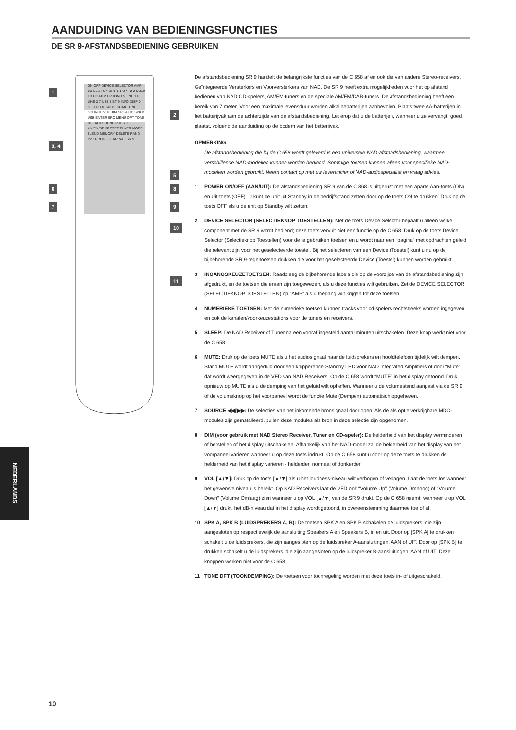AANDUIDING VAN BEDIENINGSFUNCTIES
DE SR 9-AFSTANDSBEDIENING GEBRUIKEN
1
2
3, 4
5
6 8
7 9
10
11
ON OFF DEVICE SELECTOR AMP CD BLS TUN OPT 1 1 OPT 2 2 COAX 1 3 COAX 2 4 PHONO 5 LINE 1 6 LINE 2 7 USB 8 BT 9 INFO DISP 0 SLEEP +10 MUTE SCAN TUNE SOURCE VOL DIM SPK A CD SPK B USB ENTER SRC MENU OPT TONE DFT AUTO TUNE PRESET AM/FM/DB PRESET TUNER MODE BLEND MEMORY DELETE RAND RPT PROG CLEAR NAD SR 9
De afstandsbediening SR 9 handelt de belangrijkste functies van de C 658 af en ook die van andere Stereo-receivers, Geïntegreerde Versterkers en Voorversterkers van NAD. De SR 9 heeft extra mogelijkheden voor het op afstand bedienen van NAD CD-spelers, AM/FM-tuners en de speciale AM/FM/DAB-tuners. De afstandsbediening heeft een bereik van 7 meter. Voor een maximale levensduur worden alkalinebatterijen aanbevolen. Plaats twee AA-batterijen in het batterijvak aan de achterzijde van de afstandsbediening. Let erop dat u de batterijen, wanneer u ze vervangt, goed plaatst, volgend de aanduiding op de bodem van het batterijvak.
OPMERKING
De afstandsbediening die bij de C 658 wordt geleverd is een universele NAD-afstandsbediening, waarmee verschillende NAD-modellen kunnen worden bediend. Sommige toetsen kunnen alleen voor specifieke NAD-modellen worden gebruikt. Neem contact op met uw leverancier of NAD-audiospecialist en vraag advies.
1 POWER ON/OFF (AAN/UIT): De afstandsbediening SR 9 van de C 368 is uitgerust met een aparte Aan-toets (ON) en Uit-toets (OFF). U kunt de unit uit Standby in de bedrijfsstand zetten door op de toets ON te drukken. Druk op de toets OFF als u de unit op Standby wilt zetten.
2 DEVICE SELECTOR (SELECTIEKNOP TOESTELLEN): Met de toets Device Selector bepaalt u alleen welke component met de SR 9 wordt bediend; deze toets vervult niet een functie op de C 658. Druk op de toets Device Selector (Selectieknop Toestellen) voor de te gebruiken toetsen en u wordt naar een “pagina” met opdrachten geleid die relevant zijn voor het geselecteerde toestel. Bij het selecteren van een Device (Toestel) kunt u nu op de bijbehorende SR 9-regeltoetsen drukken die voor het geselecteerde Device (Toestel) kunnen worden gebruikt.
3 INGANGSKEUZETOETSEN: Raadpleeg de bijbehorende labels die op de voorzijde van de afstandsbediening zijn afgedrukt, en de toetsen die eraan zijn toegewezen, als u deze functies wilt gebruiken. Zet de DEVICE SELECTOR (SELECTIEKNOP TOESTELLEN) op “AMP” als u toegang wilt krijgen tot deze toetsen.
4 NUMERIEKE TOETSEN: Met de numerieke toetsen kunnen tracks voor cd-spelers rechtstreeks worden ingegeven en ook de kanalen/voorkeuzestations voor de tuners en receivers.
5 SLEEP: De NAD Receiver of Tuner na een vooraf ingesteld aantal minuten uitschakelen. Deze knop werkt niet voor de C 658.
6 MUTE: Druk op de toets MUTE als u het audiosignaal naar de luidsprekers en hoofdtelefoon tijdelijk wilt dempen. Stand MUTE wordt aangeduid door een knipperende Standby LED voor NAD Integrated Amplifiers of door “Mute” dat wordt weergegeven in de VFD van NAD Receivers. Op de C 658 wordt “MUTE” in het display getoond. Druk opnieuw op MUTE als u de demping van het geluid wilt opheffen. Wanneer u de volumestand aanpast via de SR 9 of de volumeknop op het voorpaneel wordt de functie Mute (Dempen) automatisch opgeheven.
7 SOURCE ◀◀/▶▶: De selecties van het inkomende bronsignaal doorlopen. Als de als optie verkrijgbare MDC-modules zijn geïnstalleerd, zullen deze modules als bron in deze selectie zijn opgenomen.
8 DIM (voor gebruik met NAD Stereo Receiver, Tuner en CD-speler): De helderheid van het display verminderen of herstellen of het display uitschakelen. Afhankelijk van het NAD-model zal de helderheid van het display van het voorpaneel variëren wanneer u op deze toets indrukt. Op de C 658 kunt u door op deze toets te drukken de helderheid van het display variëren - helderder, normaal of donkerder.
9 VOL [▲/▼]: Druk op de toets [▲/▼] als u het loudness-niveau wilt verhogen of verlagen. Laat de toets los wanneer het gewenste niveau is bereikt. Op NAD Receivers laat de VFD ook “Volume Up” (Volume Omhoog) of “Volume Down” (Volume Omlaag) zien wanneer u op VOL [▲/▼] van de SR 9 drukt. Op de C 658 neemt, wanneer u op VOL [▲/▼] drukt, het dB-niveau dat in het display wordt getoond, in overeenstemming daarmee toe of af.
10 SPK A, SPK B (LUIDSPREKERS A, B): De toetsen SPK A en SPK B schakelen de luidsprekers, die zijn aangesloten op respectievelijk de aansluiting Speakers A en Speakers B, in en uit. Door op [SPK A] te drukken schakelt u de luidsprekers, die zijn aangesloten op de luidspreker A-aansluitingen, AAN of UIT. Door op [SPK B] te drukken schakelt u de luidsprekers, die zijn aangesloten op de luidspreker B-aansluitingen, AAN of UIT. Deze knoppen werken niet voor de C 658.
11 TONE DFT (TOONDEMPING): De toetsen voor toonregeling worden met deze toets in- of uitgeschakeld.
NEDERLANDS
10